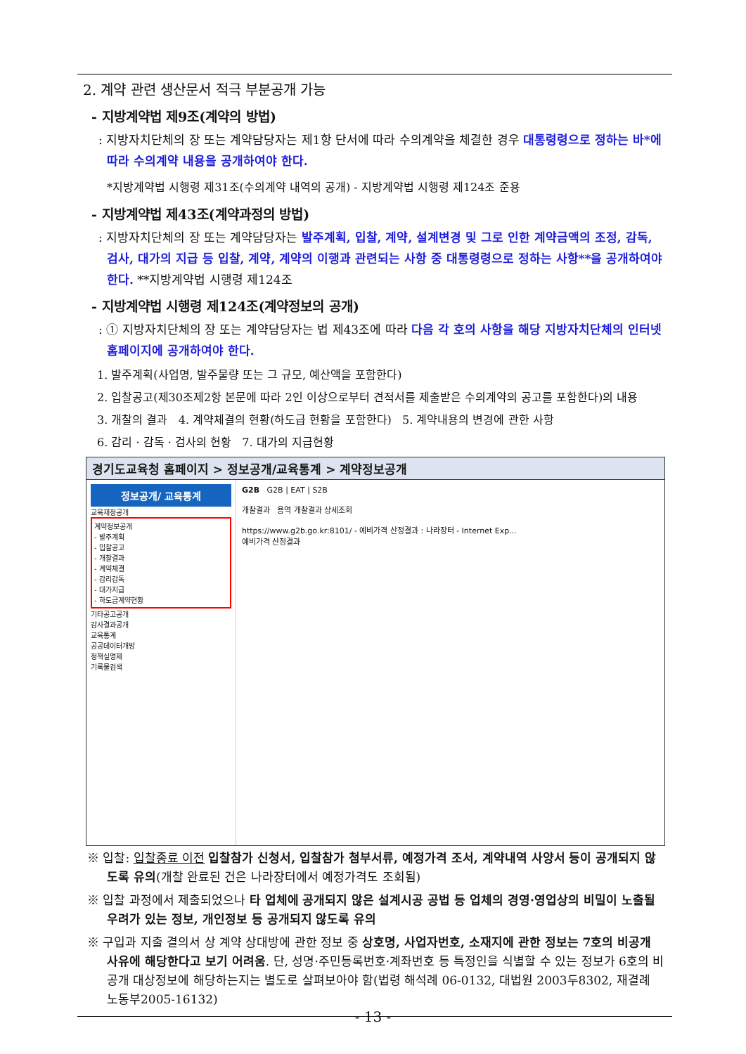2. 계약 관련 생산문서 적극 부분공개 가능
- 지방계약법 제9조(계약의 방법)
: 지방자치단체의 장 또는 계약담당자는 제1항 단서에 따라 수의계약을 체결한 경우 대통령령으로 정하는 바*에 따라 수의계약 내용을 공개하여야 한다.
*지방계약법 시행령 제31조(수의계약 내역의 공개) - 지방계약법 시행령 제124조 준용
- 지방계약법 제43조(계약과정의 방법)
: 지방자치단체의 장 또는 계약담당자는 발주계획, 입찰, 계약, 설계변경 및 그로 인한 계약금액의 조정, 감독, 검사, 대가의 지급 등 입찰, 계약, 계약의 이행과 관련되는 사항 중 대통령령으로 정하는 사항**을 공개하여야 한다. **지방계약법 시행령 제124조
- 지방계약법 시행령 제124조(계약정보의 공개)
: ① 지방자치단체의 장 또는 계약담당자는 법 제43조에 따라 다음 각 호의 사항을 해당 지방자치단체의 인터넷 홈페이지에 공개하여야 한다.
1. 발주계획(사업명, 발주물량 또는 그 규모, 예산액을 포함한다)
2. 입찰공고(제30조제2항 본문에 따라 2인 이상으로부터 견적서를 제출받은 수의계약의 공고를 포함한다)의 내용
3. 개찰의 결과 4. 계약체결의 현황(하도급 현황을 포함한다) 5. 계약내용의 변경에 관한 사항
6. 감리 · 감독 · 검사의 현황 7. 대가의 지급현황
경기도교육청 홈페이지 > 정보공개/교육통계 > 계약정보공개
정보공개/ 교육통계
교육재정공개
계약정보공개
- 발주계획
- 입찰공고
- 개찰결과
- 계약체결
- 감리감독
- 대가지급
- 하도급계약현황
기타공고공개
감사결과공개
교육통계
공공데이터개방
정책실명제
기록물검색
G2B G2B | EAT | S2B
개찰결과 용역 개찰결과 상세조회
https://www.g2b.go.kr:8101/ - 예비가격 산정결과 : 나라장터 - Internet Exp...
예비가격 산정결과
※ 입찰: 입찰종료 이전 입찰참가 신청서, 입찰참가 첨부서류, 예정가격 조서, 계약내역 사양서 등이 공개되지 않도록 유의(개찰 완료된 건은 나라장터에서 예정가격도 조회됨)
※ 입찰 과정에서 제출되었으나 타 업체에 공개되지 않은 설계시공 공법 등 업체의 경영·영업상의 비밀이 노출될 우려가 있는 정보, 개인정보 등 공개되지 않도록 유의
※ 구입과 지출 결의서 상 계약 상대방에 관한 정보 중 상호명, 사업자번호, 소재지에 관한 정보는 7호의 비공개 사유에 해당한다고 보기 어려움. 단, 성명·주민등록번호·계좌번호 등 특정인을 식별할 수 있는 정보가 6호의 비공개 대상정보에 해당하는지는 별도로 살펴보아야 함(법령 해석례 06-0132, 대법원 2003두8302, 재결례 노동부2005-16132)
- 13 -